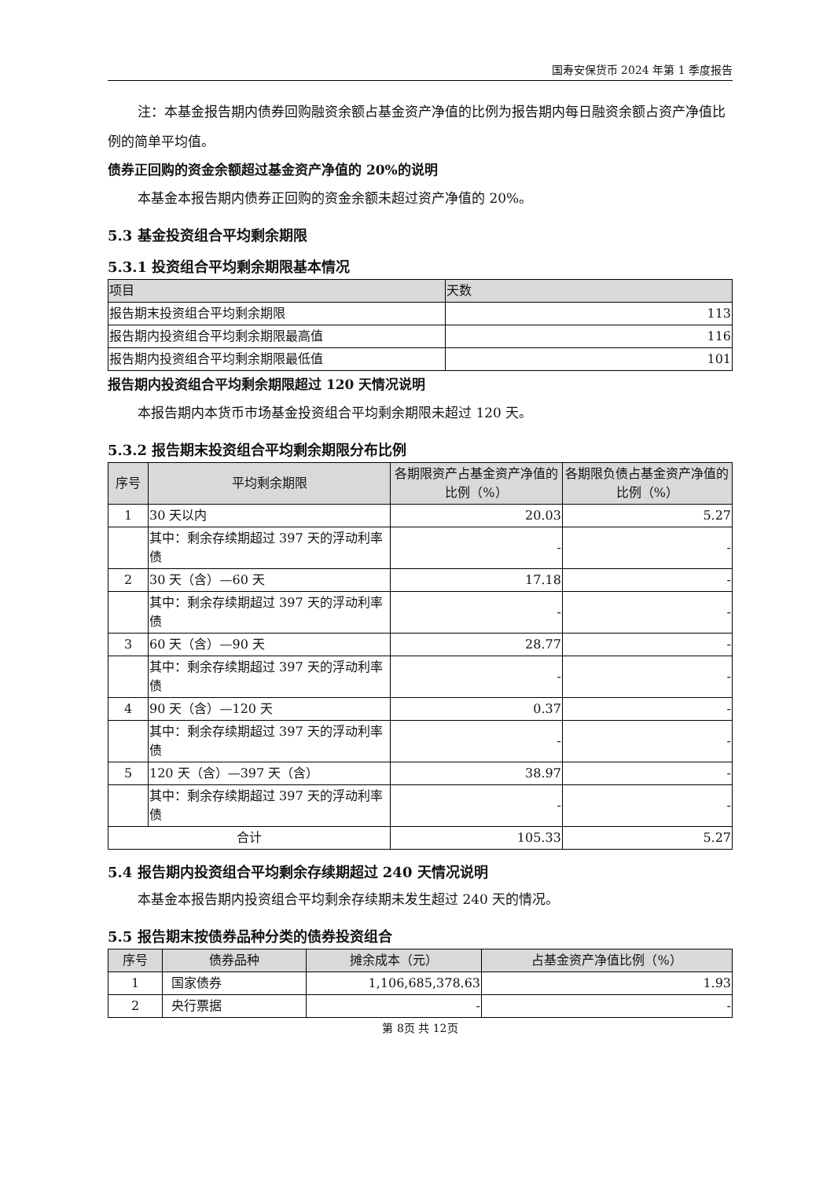国寿安保货币 2024 年第 1 季度报告
注：本基金报告期内债券回购融资余额占基金资产净值的比例为报告期内每日融资余额占资产净值比例的简单平均值。
债券正回购的资金余额超过基金资产净值的 20%的说明
本基金本报告期内债券正回购的资金余额未超过资产净值的 20%。
5.3 基金投资组合平均剩余期限
5.3.1 投资组合平均剩余期限基本情况
| 项目 | 天数 |
| --- | --- |
| 报告期末投资组合平均剩余期限 | 113 |
| 报告期内投资组合平均剩余期限最高值 | 116 |
| 报告期内投资组合平均剩余期限最低值 | 101 |
报告期内投资组合平均剩余期限超过 120 天情况说明
本报告期内本货币市场基金投资组合平均剩余期限未超过 120 天。
5.3.2 报告期末投资组合平均剩余期限分布比例
| 序号 | 平均剩余期限 | 各期限资产占基金资产净值的比例（%） | 各期限负债占基金资产净值的比例（%） |
| --- | --- | --- | --- |
| 1 | 30 天以内 | 20.03 | 5.27 |
| | 其中：剩余存续期超过 397 天的浮动利率债 | - | - |
| 2 | 30 天（含）—60 天 | 17.18 | - |
| | 其中：剩余存续期超过 397 天的浮动利率债 | - | - |
| 3 | 60 天（含）—90 天 | 28.77 | - |
| | 其中：剩余存续期超过 397 天的浮动利率债 | - | - |
| 4 | 90 天（含）—120 天 | 0.37 | - |
| | 其中：剩余存续期超过 397 天的浮动利率债 | - | - |
| 5 | 120 天（含）—397 天（含） | 38.97 | - |
| | 其中：剩余存续期超过 397 天的浮动利率债 | - | - |
| 合计 | | 105.33 | 5.27 |
5.4 报告期内投资组合平均剩余存续期超过 240 天情况说明
本基金本报告期内投资组合平均剩余存续期未发生超过 240 天的情况。
5.5 报告期末按债券品种分类的债券投资组合
| 序号 | 债券品种 | 摊余成本（元） | 占基金资产净值比例（%） |
| --- | --- | --- | --- |
| 1 | 国家债券 | 1,106,685,378.63 | 1.93 |
| 2 | 央行票据 | - | - |
第 8页 共 12页